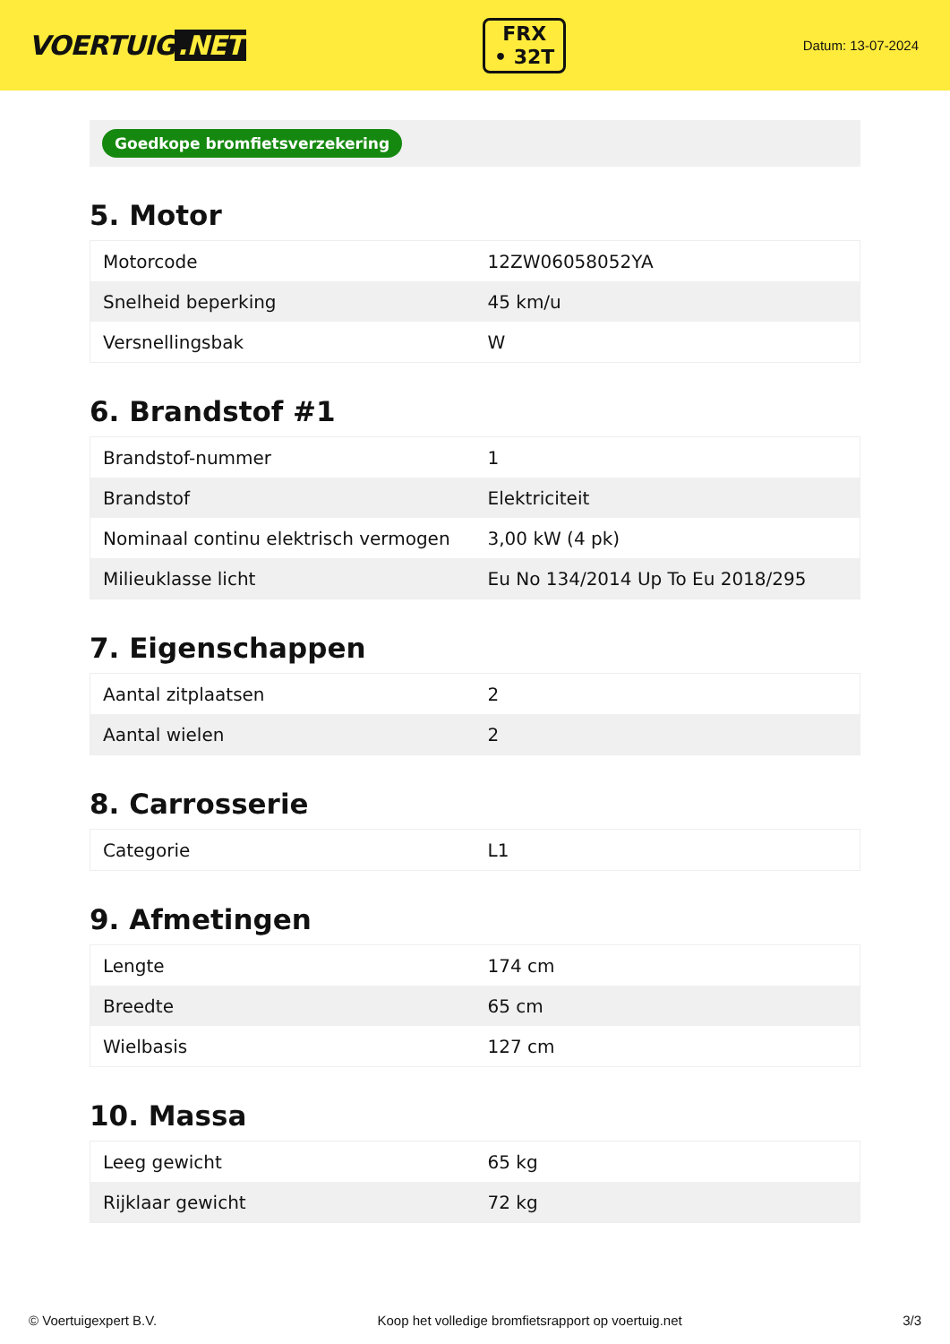VOERTUIG.NET
FRX
• 32T
Datum: 13-07-2024
Goedkope bromfietsverzekering
5. Motor
| Motorcode | 12ZW06058052YA |
| Snelheid beperking | 45 km/u |
| Versnellingsbak | W |
6. Brandstof #1
| Brandstof-nummer | 1 |
| Brandstof | Elektriciteit |
| Nominaal continu elektrisch vermogen | 3,00 kW (4 pk) |
| Milieuklasse licht | Eu No 134/2014 Up To Eu 2018/295 |
7. Eigenschappen
| Aantal zitplaatsen | 2 |
| Aantal wielen | 2 |
8. Carrosserie
| Categorie | L1 |
9. Afmetingen
| Lengte | 174 cm |
| Breedte | 65 cm |
| Wielbasis | 127 cm |
10. Massa
| Leeg gewicht | 65 kg |
| Rijklaar gewicht | 72 kg |
© Voertuigexpert B.V. Koop het volledige bromfietsrapport op voertuig.net 3/3